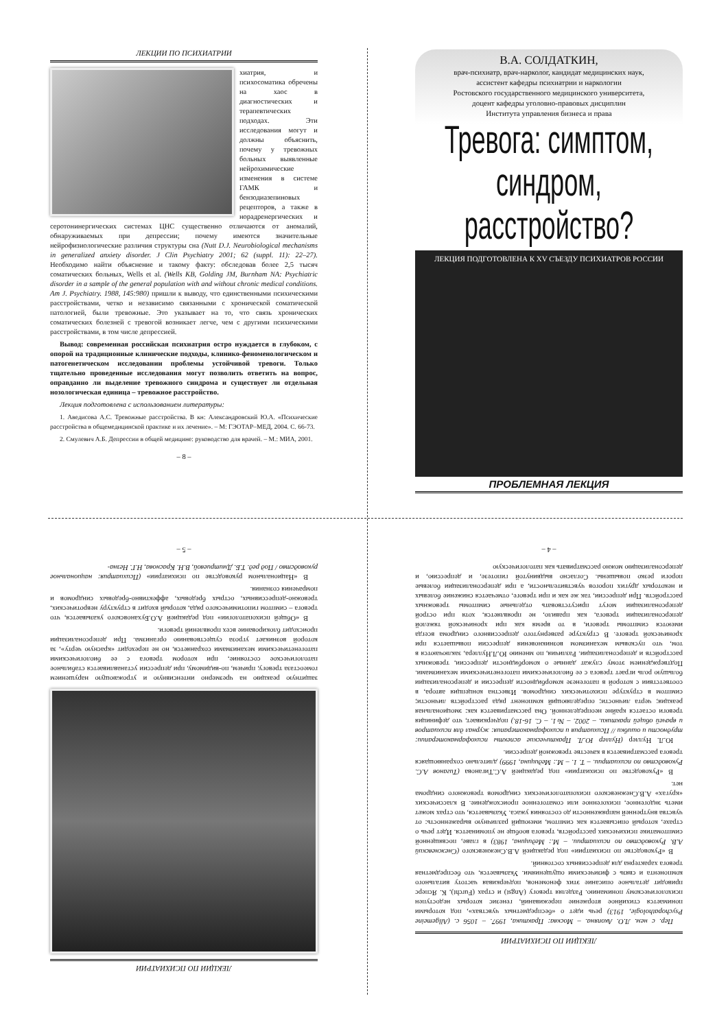ЛЕКЦИИ ПО ПСИХИАТРИИ
хиатрия, и психосоматика обречены на хаос в диагностических и терапевтических подходах. Эти исследования могут и должны объяснить, почему у тревожных больных выявленные нейрохимические изменения в системе ГАМК и бензодиазепиновых рецепторов, а также в норадренергических и серотонинергических системах ЦНС существенно отличаются от аномалий, обнаруживаемых при депрессии; почему имеются значительные нейрофизиологические различия структуры сна (Nutt D.J. Neurobiological mechanisms in generalized anxiety disorder. J Clin Psychiatry 2001; 62 (suppl. 11): 22–27). Необходимо найти объяснение и такому факту: обследовав более 2,5 тысяч соматических больных, Wells et al. (Wells KB, Golding JM, Burnham NA: Psychiatric disorder in a sample of the general population with and without chronic medical conditions. Am J. Psychiatry. 1988, 145:980) пришли к выводу, что единственными психическими расстройствами, четко и независимо связанными с хронической соматической патологией, были тревожные. Это указывает на то, что связь хронических соматических болезней с тревогой возникает легче, чем с другими психическими расстройствами, в том числе депрессией.
Вывод: современная российская психиатрия остро нуждается в глубоком, с опорой на традиционные клинические подходы, клинико-феноменологическом и патогенетическом исследовании проблемы устойчивой тревоги. Только тщательно проведенные исследования могут позволить ответить на вопрос, оправданно ли выделение тревожного синдрома и существует ли отдельная нозологическая единица – тревожное расстройство.
Лекция подготовлена с использованием литературы:
1. Аведисова А.С. Тревожные расстройства. В кн: Александровский Ю.А. «Психические расстройства в общемедицинской практике и их лечение». – М: ГЭОТАР–МЕД, 2004. С. 66-73.
2. Смулевич А.Б. Депрессии в общей медицине: руководство для врачей. – М.: МИА, 2001.
– 8 –
В.А. СОЛДАТКИН,
врач-психиатр, врач-нарколог, кандидат медицинских наук,
ассистент кафедры психиатрии и наркологии
Ростовского государственного медицинского университета,
доцент кафедры уголовно-правовых дисциплин
Института управления бизнеса и права
Тревога: симптом, синдром, расстройство?
ЛЕКЦИЯ ПОДГОТОВЛЕНА К XV СЪЕЗДУ ПСИХИАТРОВ РОССИИ
ПРОБЛЕМНАЯ ЛЕКЦИЯ
ЛЕКЦИИ ПО ПСИХИАТРИИ
Пер. с нем. Л.О. Акопяна. – Москва: Практика, 1997. – 1056 с. (Allgemeine Psychopathologie, 1913) речь идет о «беспредметных чувствах», под которыми понимается стихийное вторжение переживаний, генезис которых недоступен психологическому пониманию. Разделяя тревогу (Angst) и страх (Furcht), К. Ясперс приводит детальное описание этих феноменов, подчеркивая частоту витального компонента и связь с физическими ощущениями. Указывается, что беспредметная тревога характерна для депрессивных состояний.
В «Руководстве по психиатрии» под редакцией А.В.Снежневского (Снежневский А.В. Руководство по психиатрии. – М.: Медицина, 1983) в главе, посвященной симптоматике психических расстройств, тревога вообще не упоминается. Идет речь о страхе, который описывается как симптом, имеющий различную выраженность: от чувства внутренней напряженности до состояния ужаса. Указывается, что страх может иметь эндогенное, психогенное или соматогенное происхождение. В классических «кругах» А.В.Снежневского психопатологических синдромов тревожного синдрома нет.
В «Руководстве по психиатрии» под редакцией А.С.Тиганова (Тиганов А.С. Руководство по психиатрии. – Т. 1. – М.: Медицина, 1999) длительно сохраняющаяся тревога рассматривается в качестве тревожной депрессии.
Ю.Л. Нуллер (Нуллер Ю.Л. Практические аспекты психофармакотерапии: трудности и ошибки // Психиатрия и психофармакотерапия: журнал для психиатров и врачей общей практики. – 2002. – №1. – С. 16-18.) подчеркивает, что дефиниция тревоги остается крайне неопределенной. Она рассматривается как: эмоциональная реакция; черта личности; определяющий компонент ряда расстройств личности; симптом в структуре психотических синдромов. Известна концепция автора, в соответствии с которой в патогенезе коморбидности депрессии и деперсонализации большую роль играет тревога с ее биологическими патогенетическими механизмами. Подтверждением этому служат данные о коморбидности депрессии, тревожных расстройств и деперсонализации. Различия, по мнению Ю.Л.Нуллера, заключаются в том, что пусковым механизмом возникновения депрессии повышается при хронической тревоге. В структуре развернутого депрессивного синдрома всегда имеются симптомы тревоги, в то время как при хронической тяжелой деперсонализации тревога, как правило, не проявляется, хотя при острой деперсонализации могут присутствовать отдельные симптомы тревожных расстройств. При депрессии, так же как и при тревоге, отмечается снижение болевых и некоторых других порогов чувствительности, а при деперсонализации болевые пороги резко повышены. Согласно выдвинутой гипотезе, и депрессию, и деперсонализацию можно рассматривать как патологическую
– 4 –
ЛЕКЦИИ ПО ПСИХИАТРИИ
защитную реакцию на чрезмерно интенсивную и угрожающую нарушением гомеостаза тревогу, причем, по-видимому, при депрессии устанавливается стабильное патологическое состояние, при котором тревога с ее биологическими патогенетическими механизмами сохраняется, но не переходит «красную черту», за которой возникает угроза существованию организма. При деперсонализации происходит блокирование всех проявлений тревоги.
В «Общей психопатологии» под редакцией А.О.Бухановского указывается, что тревога – симптом гипотимического ряда, который входит в структуру невротических, тревожно-депрессивных, острых бредовых, аффективно-бредовых синдромов и помрачения сознания.
В «Национальном руководстве по психиатрии» (Психиатрия: национальное руководство / Под ред. Т.Б. Дмитриевой, В.Н. Краснова, Н.Г. Незна-
– 5 –